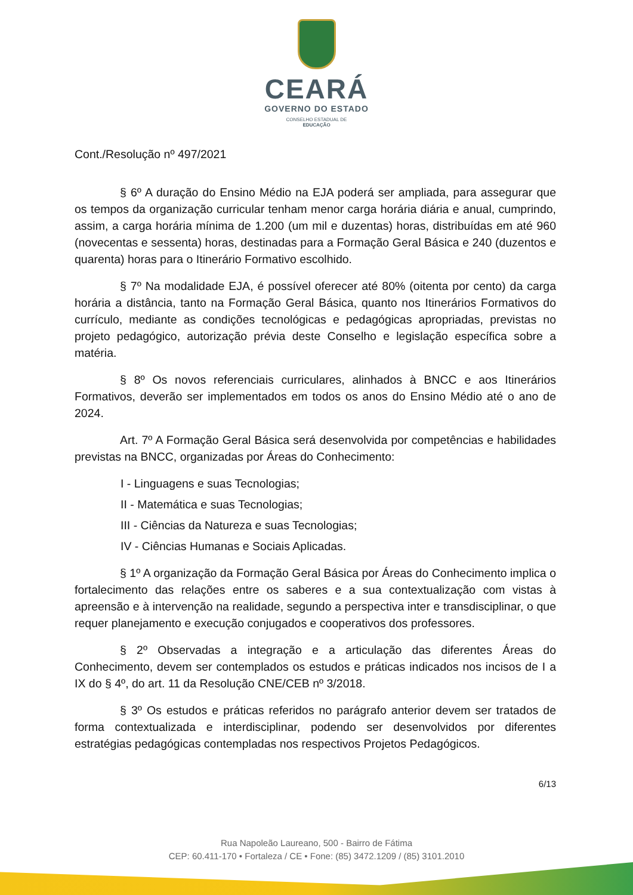CEARÁ
GOVERNO DO ESTADO
CONSELHO ESTADUAL DE
EDUCAÇÃO
Cont./Resolução nº 497/2021
§ 6º A duração do Ensino Médio na EJA poderá ser ampliada, para assegurar que os tempos da organização curricular tenham menor carga horária diária e anual, cumprindo, assim, a carga horária mínima de 1.200 (um mil e duzentas) horas, distribuídas em até 960 (novecentas e sessenta) horas, destinadas para a Formação Geral Básica e 240 (duzentos e quarenta) horas para o Itinerário Formativo escolhido.
§ 7º Na modalidade EJA, é possível oferecer até 80% (oitenta por cento) da carga horária a distância, tanto na Formação Geral Básica, quanto nos Itinerários Formativos do currículo, mediante as condições tecnológicas e pedagógicas apropriadas, previstas no projeto pedagógico, autorização prévia deste Conselho e legislação específica sobre a matéria.
§ 8º Os novos referenciais curriculares, alinhados à BNCC e aos Itinerários Formativos, deverão ser implementados em todos os anos do Ensino Médio até o ano de 2024.
Art. 7º A Formação Geral Básica será desenvolvida por competências e habilidades previstas na BNCC, organizadas por Áreas do Conhecimento:
I - Linguagens e suas Tecnologias;
II - Matemática e suas Tecnologias;
III - Ciências da Natureza e suas Tecnologias;
IV - Ciências Humanas e Sociais Aplicadas.
§ 1º A organização da Formação Geral Básica por Áreas do Conhecimento implica o fortalecimento das relações entre os saberes e a sua contextualização com vistas à apreensão e à intervenção na realidade, segundo a perspectiva inter e transdisciplinar, o que requer planejamento e execução conjugados e cooperativos dos professores.
§ 2º Observadas a integração e a articulação das diferentes Áreas do Conhecimento, devem ser contemplados os estudos e práticas indicados nos incisos de I a IX do § 4º, do art. 11 da Resolução CNE/CEB nº 3/2018.
§ 3º Os estudos e práticas referidos no parágrafo anterior devem ser tratados de forma contextualizada e interdisciplinar, podendo ser desenvolvidos por diferentes estratégias pedagógicas contempladas nos respectivos Projetos Pedagógicos.
6/13
Rua Napoleão Laureano, 500 - Bairro de Fátima
CEP: 60.411-170 • Fortaleza / CE • Fone: (85) 3472.1209 / (85) 3101.2010